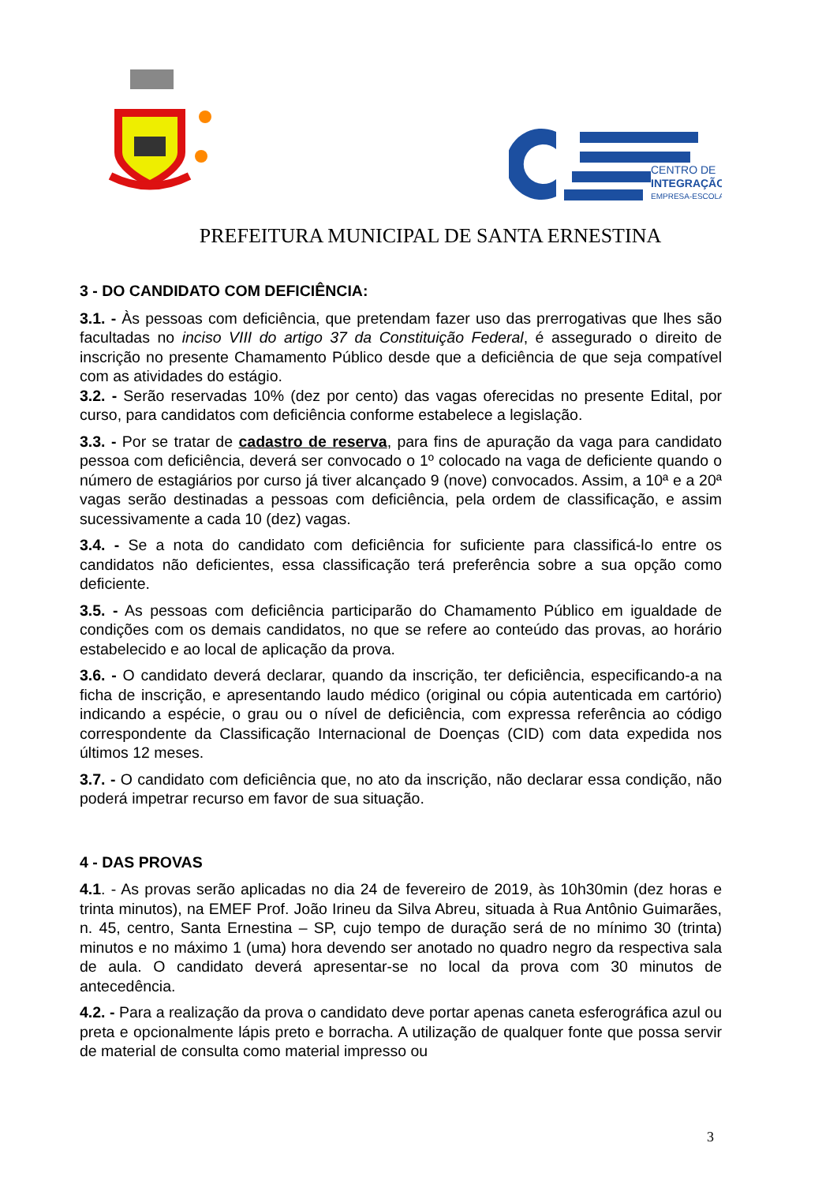CENTRO DE
INTEGRAÇÃO
EMPRESA-ESCOLA
PREFEITURA MUNICIPAL DE SANTA ERNESTINA
3 - DO CANDIDATO COM DEFICIÊNCIA:
3.1. - Às pessoas com deficiência, que pretendam fazer uso das prerrogativas que lhes são facultadas no inciso VIII do artigo 37 da Constituição Federal, é assegurado o direito de inscrição no presente Chamamento Público desde que a deficiência de que seja compatível com as atividades do estágio.
3.2. - Serão reservadas 10% (dez por cento) das vagas oferecidas no presente Edital, por curso, para candidatos com deficiência conforme estabelece a legislação.
3.3. - Por se tratar de cadastro de reserva, para fins de apuração da vaga para candidato pessoa com deficiência, deverá ser convocado o 1º colocado na vaga de deficiente quando o número de estagiários por curso já tiver alcançado 9 (nove) convocados. Assim, a 10ª e a 20ª vagas serão destinadas a pessoas com deficiência, pela ordem de classificação, e assim sucessivamente a cada 10 (dez) vagas.
3.4. - Se a nota do candidato com deficiência for suficiente para classificá-lo entre os candidatos não deficientes, essa classificação terá preferência sobre a sua opção como deficiente.
3.5. - As pessoas com deficiência participarão do Chamamento Público em igualdade de condições com os demais candidatos, no que se refere ao conteúdo das provas, ao horário estabelecido e ao local de aplicação da prova.
3.6. - O candidato deverá declarar, quando da inscrição, ter deficiência, especificando-a na ficha de inscrição, e apresentando laudo médico (original ou cópia autenticada em cartório) indicando a espécie, o grau ou o nível de deficiência, com expressa referência ao código correspondente da Classificação Internacional de Doenças (CID) com data expedida nos últimos 12 meses.
3.7. - O candidato com deficiência que, no ato da inscrição, não declarar essa condição, não poderá impetrar recurso em favor de sua situação.
4 - DAS PROVAS
4.1. - As provas serão aplicadas no dia 24 de fevereiro de 2019, às 10h30min (dez horas e trinta minutos), na EMEF Prof. João Irineu da Silva Abreu, situada à Rua Antônio Guimarães, n. 45, centro, Santa Ernestina – SP, cujo tempo de duração será de no mínimo 30 (trinta) minutos e no máximo 1 (uma) hora devendo ser anotado no quadro negro da respectiva sala de aula. O candidato deverá apresentar-se no local da prova com 30 minutos de antecedência.
4.2. - Para a realização da prova o candidato deve portar apenas caneta esferográfica azul ou preta e opcionalmente lápis preto e borracha. A utilização de qualquer fonte que possa servir de material de consulta como material impresso ou
3